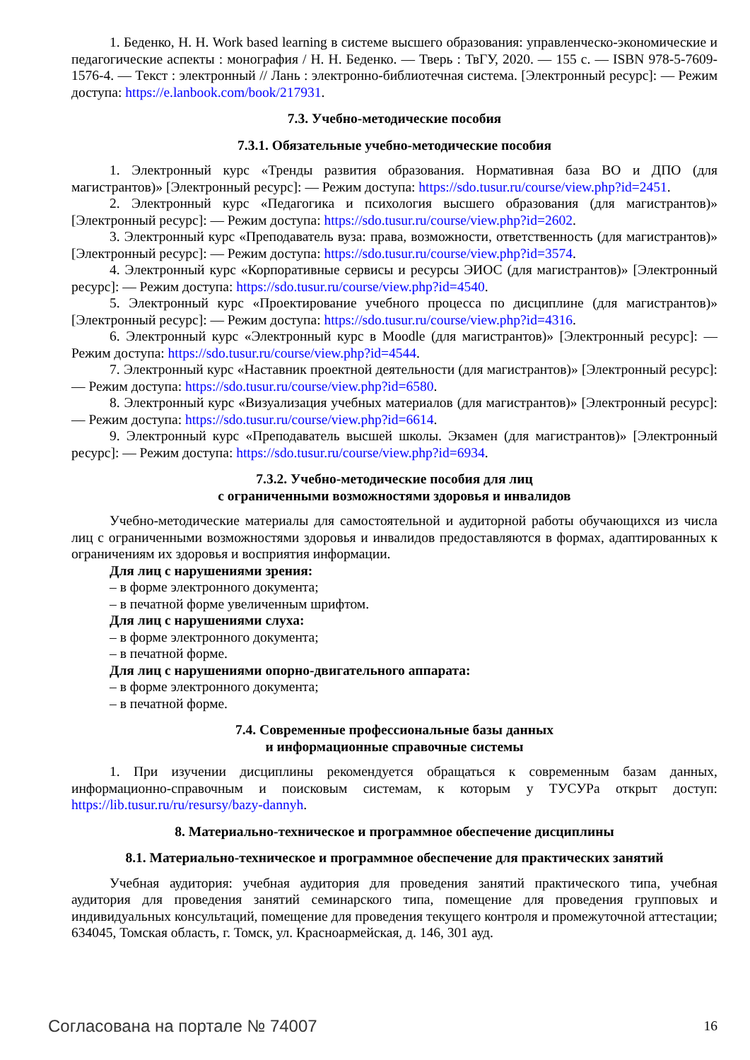1. Беденко, Н. Н. Work based learning в системе высшего образования: управленческо-экономические и педагогические аспекты : монография / Н. Н. Беденко. — Тверь : ТвГУ, 2020. — 155 с. — ISBN 978-5-7609-1576-4. — Текст : электронный // Лань : электронно-библиотечная система. [Электронный ресурс]: — Режим доступа: https://e.lanbook.com/book/217931.
7.3. Учебно-методические пособия
7.3.1. Обязательные учебно-методические пособия
1. Электронный курс «Тренды развития образования. Нормативная база ВО и ДПО (для магистрантов)» [Электронный ресурс]: — Режим доступа: https://sdo.tusur.ru/course/view.php?id=2451.
2. Электронный курс «Педагогика и психология высшего образования (для магистрантов)» [Электронный ресурс]: — Режим доступа: https://sdo.tusur.ru/course/view.php?id=2602.
3. Электронный курс «Преподаватель вуза: права, возможности, ответственность (для магистрантов)» [Электронный ресурс]: — Режим доступа: https://sdo.tusur.ru/course/view.php?id=3574.
4. Электронный курс «Корпоративные сервисы и ресурсы ЭИОС (для магистрантов)» [Электронный ресурс]: — Режим доступа: https://sdo.tusur.ru/course/view.php?id=4540.
5. Электронный курс «Проектирование учебного процесса по дисциплине (для магистрантов)» [Электронный ресурс]: — Режим доступа: https://sdo.tusur.ru/course/view.php?id=4316.
6. Электронный курс «Электронный курс в Moodle (для магистрантов)» [Электронный ресурс]: — Режим доступа: https://sdo.tusur.ru/course/view.php?id=4544.
7. Электронный курс «Наставник проектной деятельности (для магистрантов)» [Электронный ресурс]: — Режим доступа: https://sdo.tusur.ru/course/view.php?id=6580.
8. Электронный курс «Визуализация учебных материалов (для магистрантов)» [Электронный ресурс]: — Режим доступа: https://sdo.tusur.ru/course/view.php?id=6614.
9. Электронный курс «Преподаватель высшей школы. Экзамен (для магистрантов)» [Электронный ресурс]: — Режим доступа: https://sdo.tusur.ru/course/view.php?id=6934.
7.3.2. Учебно-методические пособия для лиц
с ограниченными возможностями здоровья и инвалидов
Учебно-методические материалы для самостоятельной и аудиторной работы обучающихся из числа лиц с ограниченными возможностями здоровья и инвалидов предоставляются в формах, адаптированных к ограничениям их здоровья и восприятия информации.
Для лиц с нарушениями зрения:
– в форме электронного документа;
– в печатной форме увеличенным шрифтом.
Для лиц с нарушениями слуха:
– в форме электронного документа;
– в печатной форме.
Для лиц с нарушениями опорно-двигательного аппарата:
– в форме электронного документа;
– в печатной форме.
7.4. Современные профессиональные базы данных
и информационные справочные системы
1. При изучении дисциплины рекомендуется обращаться к современным базам данных, информационно-справочным и поисковым системам, к которым у ТУСУРа открыт доступ: https://lib.tusur.ru/ru/resursy/bazy-dannyh.
8. Материально-техническое и программное обеспечение дисциплины
8.1. Материально-техническое и программное обеспечение для практических занятий
Учебная аудитория: учебная аудитория для проведения занятий практического типа, учебная аудитория для проведения занятий семинарского типа, помещение для проведения групповых и индивидуальных консультаций, помещение для проведения текущего контроля и промежуточной аттестации; 634045, Томская область, г. Томск, ул. Красноармейская, д. 146, 301 ауд.
Согласована на портале № 74007 16